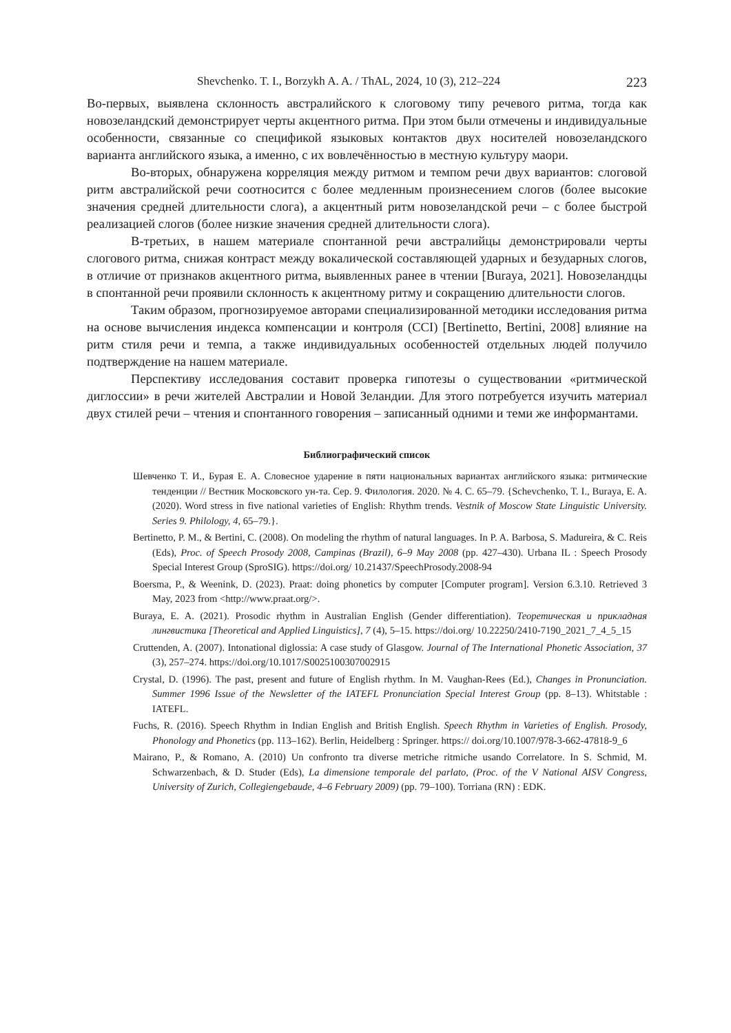Shevchenko. T. I., Borzykh A. A. / ThAL, 2024, 10 (3), 212–224 223
Во-первых, выявлена склонность австралийского к слоговому типу речевого ритма, тогда как новозеландский демонстрирует черты акцентного ритма. При этом были отмечены и индивидуальные особенности, связанные со спецификой языковых контактов двух носителей новозеландского варианта английского языка, а именно, с их вовлечённостью в местную культуру маори.
Во-вторых, обнаружена корреляция между ритмом и темпом речи двух вариантов: слоговой ритм австралийской речи соотносится с более медленным произнесением слогов (более высокие значения средней длительности слога), а акцентный ритм новозеландской речи – с более быстрой реализацией слогов (более низкие значения средней длительности слога).
В-третьих, в нашем материале спонтанной речи австралийцы демонстрировали черты слогового ритма, снижая контраст между вокалической составляющей ударных и безударных слогов, в отличие от признаков акцентного ритма, выявленных ранее в чтении [Buraya, 2021]. Новозеландцы в спонтанной речи проявили склонность к акцентному ритму и сокращению длительности слогов.
Таким образом, прогнозируемое авторами специализированной методики исследования ритма на основе вычисления индекса компенсации и контроля (CCI) [Bertinetto, Bertini, 2008] влияние на ритм стиля речи и темпа, а также индивидуальных особенностей отдельных людей получило подтверждение на нашем материале.
Перспективу исследования составит проверка гипотезы о существовании «ритмической диглоссии» в речи жителей Австралии и Новой Зеландии. Для этого потребуется изучить материал двух стилей речи – чтения и спонтанного говорения – записанный одними и теми же информантами.
Библиографический список
Шевченко Т. И., Бурая Е. А. Словесное ударение в пяти национальных вариантах английского языка: ритмические тенденции // Вестник Московского ун-та. Сер. 9. Филология. 2020. № 4. С. 65–79. {Schevchenko, T. I., Buraya, E. A. (2020). Word stress in five national varieties of English: Rhythm trends. Vestnik of Moscow State Linguistic University. Series 9. Philology, 4, 65–79.}.
Bertinetto, P. M., & Bertini, C. (2008). On modeling the rhythm of natural languages. In P. A. Barbosa, S. Madureira, & C. Reis (Eds), Proc. of Speech Prosody 2008, Campinas (Brazil), 6–9 May 2008 (pp. 427–430). Urbana IL : Speech Prosody Special Interest Group (SproSIG). https://doi.org/ 10.21437/SpeechProsody.2008-94
Boersma, P., & Weenink, D. (2023). Praat: doing phonetics by computer [Computer program]. Version 6.3.10. Retrieved 3 May, 2023 from <http://www.praat.org/>.
Buraya, E. A. (2021). Prosodic rhythm in Australian English (Gender differentiation). Теоретическая и прикладная лингвистика [Theoretical and Applied Linguistics], 7 (4), 5–15. https://doi.org/ 10.22250/2410-7190_2021_7_4_5_15
Cruttenden, A. (2007). Intonational diglossia: A case study of Glasgow. Journal of The International Phonetic Association, 37 (3), 257–274. https://doi.org/10.1017/S0025100307002915
Crystal, D. (1996). The past, present and future of English rhythm. In M. Vaughan-Rees (Ed.), Changes in Pronunciation. Summer 1996 Issue of the Newsletter of the IATEFL Pronunciation Special Interest Group (pp. 8–13). Whitstable : IATEFL.
Fuchs, R. (2016). Speech Rhythm in Indian English and British English. Speech Rhythm in Varieties of English. Prosody, Phonology and Phonetics (pp. 113–162). Berlin, Heidelberg : Springer. https:// doi.org/10.1007/978-3-662-47818-9_6
Mairano, P., & Romano, A. (2010) Un confronto tra diverse metriche ritmiche usando Correlatore. In S. Schmid, M. Schwarzenbach, & D. Studer (Eds), La dimensione temporale del parlato, (Proc. of the V National AISV Congress, University of Zurich, Collegiengebaude, 4–6 February 2009) (pp. 79–100). Torriana (RN) : EDK.